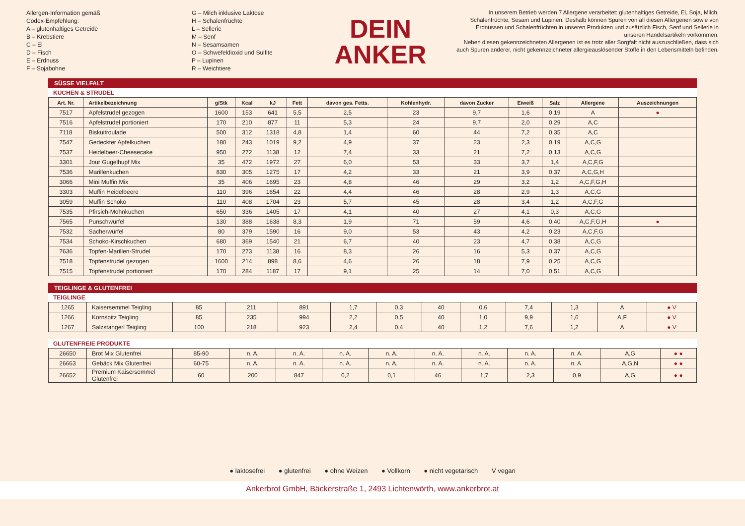Allergen-Information gemäß
Codex-Empfehlung:
A – glutenhaltiges Getreide
B – Krebstiere
C – Ei
D – Fisch
E – Erdnuss
F – Sojabohne
G – Milch inklusive Laktose
H – Schalenfrüchte
L – Sellerie
M – Senf
N – Sesamsamen
O – Schwefeldioxid und Sulfite
P – Lupinen
R – Weichtiere
DEIN
ANKER
In unserem Betrieb werden 7 Allergene verarbeitet: glutenhaltiges Getreide, Ei, Soja, Milch, Schalenfrüchte, Sesam und Lupinen. Deshalb können Spuren von all diesen Allergenen sowie von Erdnüssen und Schalenfrüchten in unseren Produkten und zusätzlich Fisch, Senf und Sellerie in unseren Handelsartikeln vorkommen.
Neben diesen gekennzeichneten Allergenen ist es trotz aller Sorgfalt nicht auszuschließen, dass sich auch Spuren anderer, nicht gekennzeichneter allergieauslösender Stoffe in den Lebensmitteln befinden.
SÜSSE VIELFALT
KUCHEN & STRUDEL
| Art. Nr. | Artikelbezeichnung | g/Stk | Kcal | kJ | Fett | davon ges. Fetts. | Kohlenhydr. | davon Zucker | Eiweiß | Salz | Allergene | Auszeichnungen |
| --- | --- | --- | --- | --- | --- | --- | --- | --- | --- | --- | --- | --- |
| 7517 | Apfelstrudel gezogen | 1600 | 153 | 641 | 5,5 | 2,5 | 23 | 9,7 | 1,6 | 0,19 | A | ● |
| 7516 | Apfelstrudel portioniert | 170 | 210 | 877 | 11 | 5,3 | 24 | 9,7 | 2,0 | 0,29 | A,C | |
| 7118 | Biskuitroulade | 500 | 312 | 1318 | 4,8 | 1,4 | 60 | 44 | 7,2 | 0,35 | A,C | |
| 7547 | Gedeckter Apfelkuchen | 180 | 243 | 1019 | 9,2 | 4,9 | 37 | 23 | 2,3 | 0,19 | A,C,G | |
| 7537 | Heidelbeer-Cheesecake | 950 | 272 | 1138 | 12 | 7,4 | 33 | 21 | 7,2 | 0,13 | A,C,G | |
| 3301 | Jour Gugelhupf Mix | 35 | 472 | 1972 | 27 | 6,0 | 53 | 33 | 3,7 | 1,4 | A,C,F,G | |
| 7536 | Marillenkuchen | 830 | 305 | 1275 | 17 | 4,2 | 33 | 21 | 3,9 | 0,37 | A,C,G,H | |
| 3066 | Mini Muffin Mix | 35 | 406 | 1695 | 23 | 4,8 | 46 | 29 | 3,2 | 1,2 | A,C,F,G,H | |
| 3303 | Muffin Heidelbeere | 110 | 396 | 1654 | 22 | 4,4 | 46 | 28 | 2,9 | 1,3 | A,C,G | |
| 3059 | Muffin Schoko | 110 | 408 | 1704 | 23 | 5,7 | 45 | 28 | 3,4 | 1,2 | A,C,F,G | |
| 7535 | Pfirsich-Mohnkuchen | 650 | 336 | 1405 | 17 | 4,1 | 40 | 27 | 4,1 | 0,3 | A,C,G | |
| 7565 | Punschwürfel | 130 | 388 | 1638 | 8,3 | 1,9 | 71 | 59 | 4,6 | 0,40 | A,C,F,G,H | ● |
| 7532 | Sacherwürfel | 80 | 379 | 1590 | 16 | 9,0 | 53 | 43 | 4,2 | 0,23 | A,C,F,G | |
| 7534 | Schoko-Kirschkuchen | 680 | 369 | 1540 | 21 | 6,7 | 40 | 23 | 4,7 | 0,38 | A,C,G | |
| 7636 | Topfen-Marillen-Strudel | 170 | 273 | 1138 | 16 | 8,3 | 26 | 16 | 5,3 | 0,37 | A,C,G | |
| 7518 | Topfenstrudel gezogen | 1600 | 214 | 898 | 8,6 | 4,6 | 26 | 18 | 7,9 | 0,25 | A,C,G | |
| 7515 | Topfenstrudel portioniert | 170 | 284 | 1187 | 17 | 9,1 | 25 | 14 | 7,0 | 0,51 | A,C,G | |
TEIGLINGE & GLUTENFREI
TEIGLINGE
| 1265 | Kaisersemmel Teigling | 85 | 211 | 891 | 1,7 | 0,3 | 40 | 0,6 | 7,4 | 1,3 | A | ● V |
| 1266 | Kornspitz Teigling | 85 | 235 | 994 | 2,2 | 0,5 | 40 | 1,0 | 9,9 | 1,6 | A,F | ● V |
| 1267 | Salzstangerl Teigling | 100 | 218 | 923 | 2,4 | 0,4 | 40 | 1,2 | 7,6 | 1,2 | A | ● V |
GLUTENFREIE PRODUKTE
| 26650 | Brot Mix Glutenfrei | 85-90 | n. A. | n. A. | n. A. | n. A. | n. A. | n. A. | n. A. | n. A. | A,G | ● ● |
| 26663 | Gebäck Mix Glutenfrei | 60-75 | n. A. | n. A. | n. A. | n. A. | n. A. | n. A. | n. A. | n. A. | A,G,N | ● ● |
| 26652 | Premium Kaisersemmel Glutenfrei | 60 | 200 | 847 | 0,2 | 0,1 | 46 | 1,7 | 2,3 | 0,9 | A,G | ● ● |
● laktosefrei ● glutenfrei ● ohne Weizen ● Vollkorn ● nicht vegetarisch V vegan
Ankerbrot GmbH, Bäckerstraße 1, 2493 Lichtenwörth, www.ankerbrot.at